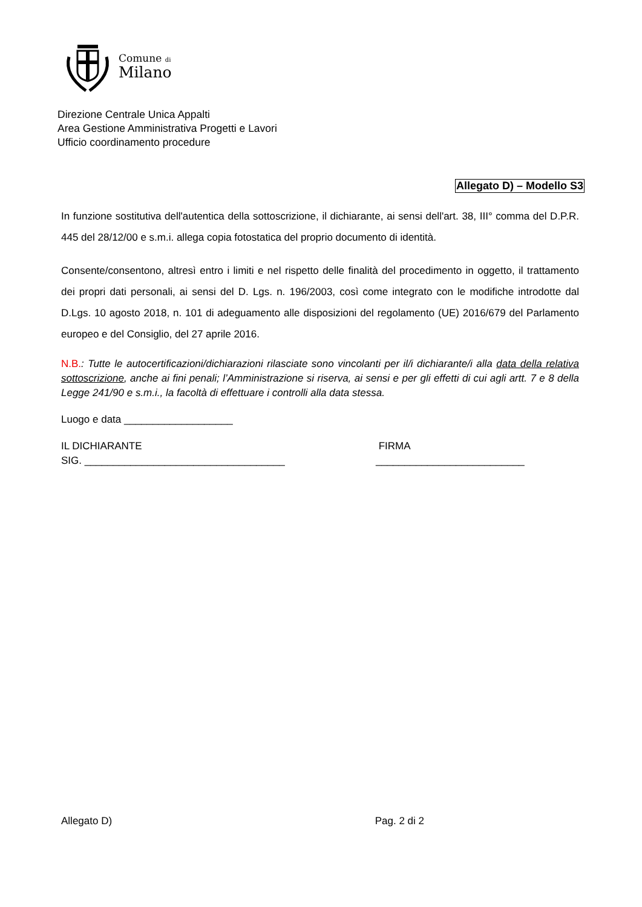Comune di
Milano
Direzione Centrale Unica Appalti
Area Gestione Amministrativa Progetti e Lavori
Ufficio coordinamento procedure
Allegato D) – Modello S3
In funzione sostitutiva dell'autentica della sottoscrizione, il dichiarante, ai sensi dell'art. 38, III° comma del D.P.R. 445 del 28/12/00 e s.m.i. allega copia fotostatica del proprio documento di identità.
Consente/consentono, altresì entro i limiti e nel rispetto delle finalità del procedimento in oggetto, il trattamento dei propri dati personali, ai sensi del D. Lgs. n. 196/2003, così come integrato con le modifiche introdotte dal D.Lgs. 10 agosto 2018, n. 101 di adeguamento alle disposizioni del regolamento (UE) 2016/679 del Parlamento europeo e del Consiglio, del 27 aprile 2016.
N.B.: Tutte le autocertificazioni/dichiarazioni rilasciate sono vincolanti per il/i dichiarante/i alla data della relativa sottoscrizione, anche ai fini penali; l’Amministrazione si riserva, ai sensi e per gli effetti di cui agli artt. 7 e 8 della Legge 241/90 e s.m.i., la facoltà di effettuare i controlli alla data stessa.
Luogo e data ___________________
IL DICHIARANTE
SIG. ___________________________________
FIRMA
__________________________
Allegato D) Pag. 2 di 2